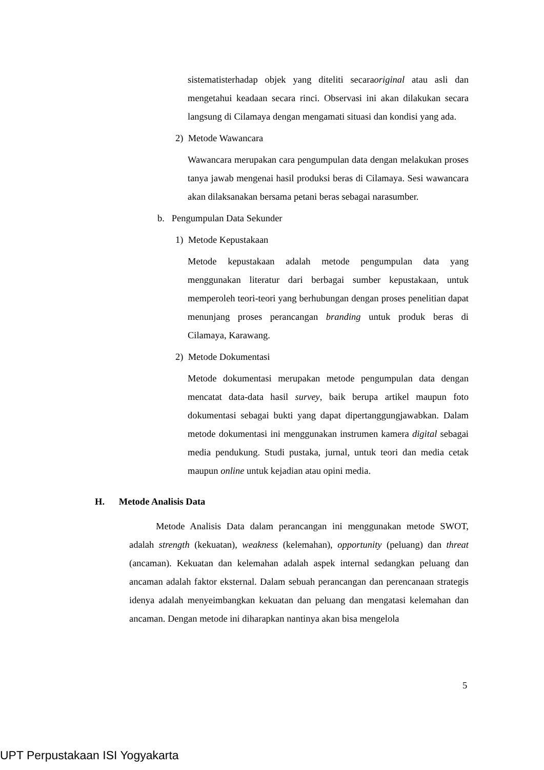sistematisterhadap objek yang diteliti secaraoriginal atau asli dan mengetahui keadaan secara rinci. Observasi ini akan dilakukan secara langsung di Cilamaya dengan mengamati situasi dan kondisi yang ada.
2) Metode Wawancara
Wawancara merupakan cara pengumpulan data dengan melakukan proses tanya jawab mengenai hasil produksi beras di Cilamaya. Sesi wawancara akan dilaksanakan bersama petani beras sebagai narasumber.
b. Pengumpulan Data Sekunder
1) Metode Kepustakaan
Metode kepustakaan adalah metode pengumpulan data yang menggunakan literatur dari berbagai sumber kepustakaan, untuk memperoleh teori-teori yang berhubungan dengan proses penelitian dapat menunjang proses perancangan branding untuk produk beras di Cilamaya, Karawang.
2) Metode Dokumentasi
Metode dokumentasi merupakan metode pengumpulan data dengan mencatat data-data hasil survey, baik berupa artikel maupun foto dokumentasi sebagai bukti yang dapat dipertanggungjawabkan. Dalam metode dokumentasi ini menggunakan instrumen kamera digital sebagai media pendukung. Studi pustaka, jurnal, untuk teori dan media cetak maupun online untuk kejadian atau opini media.
H. Metode Analisis Data
Metode Analisis Data dalam perancangan ini menggunakan metode SWOT, adalah strength (kekuatan), weakness (kelemahan), opportunity (peluang) dan threat (ancaman). Kekuatan dan kelemahan adalah aspek internal sedangkan peluang dan ancaman adalah faktor eksternal. Dalam sebuah perancangan dan perencanaan strategis idenya adalah menyeimbangkan kekuatan dan peluang dan mengatasi kelemahan dan ancaman. Dengan metode ini diharapkan nantinya akan bisa mengelola
5
UPT Perpustakaan ISI Yogyakarta